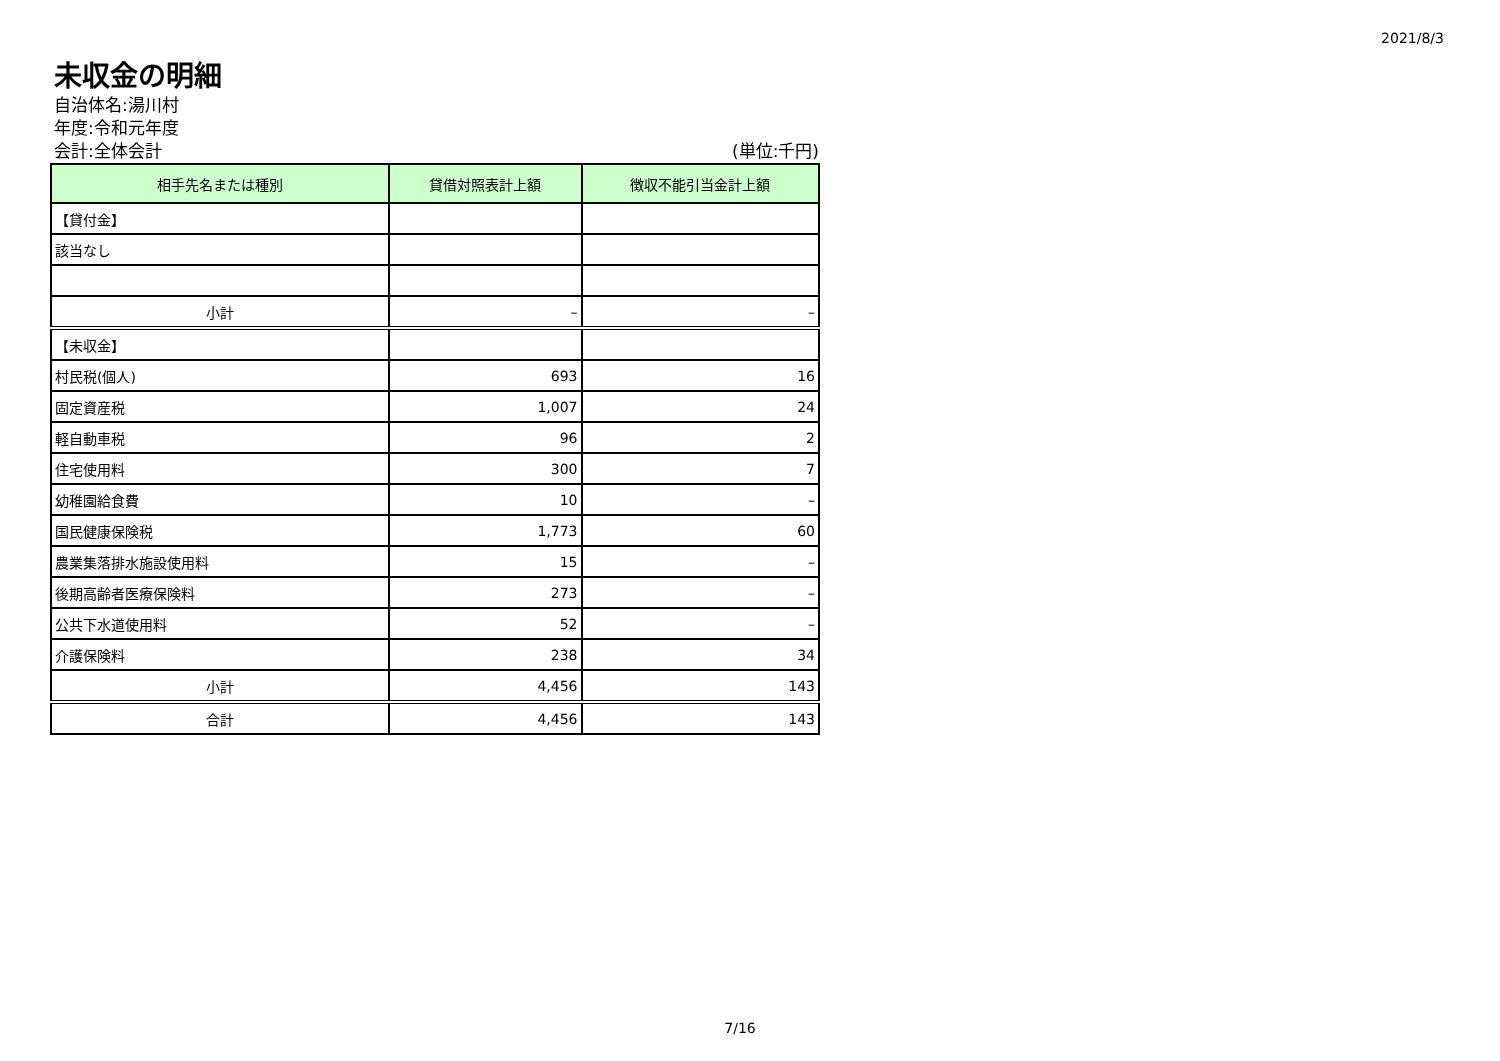2021/8/3
未収金の明細
自治体名:湯川村
年度:令和元年度
会計:全体会計 (単位:千円)
| 相手先名または種別 | 貸借対照表計上額 | 徴収不能引当金計上額 |
| --- | --- | --- |
| 【貸付金】 | | |
| 該当なし | | |
| 小計 | – | – |
| 【未収金】 | | |
| 村民税(個人) | 693 | 16 |
| 固定資産税 | 1,007 | 24 |
| 軽自動車税 | 96 | 2 |
| 住宅使用料 | 300 | 7 |
| 幼稚園給食費 | 10 | – |
| 国民健康保険税 | 1,773 | 60 |
| 農業集落排水施設使用料 | 15 | – |
| 後期高齢者医療保険料 | 273 | – |
| 公共下水道使用料 | 52 | – |
| 介護保険料 | 238 | 34 |
| 小計 | 4,456 | 143 |
| 合計 | 4,456 | 143 |
7/16